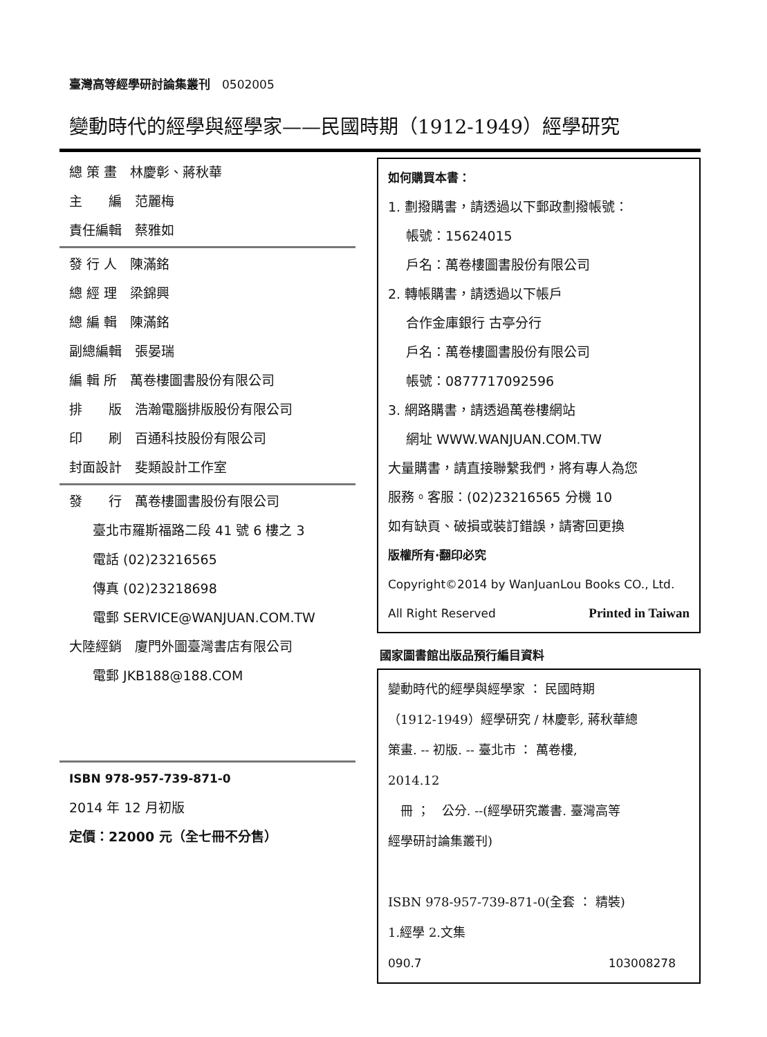臺灣高等經學研討論集叢刊　0502005
變動時代的經學與經學家——民國時期（1912-1949）經學研究
總 策 畫　林慶彰、蔣秋華
主　　編　范麗梅
責任編輯　蔡雅如
發 行 人　陳滿銘
總 經 理　梁錦興
總 編 輯　陳滿銘
副總編輯　張晏瑞
編 輯 所　萬卷樓圖書股份有限公司
排　　版　浩瀚電腦排版股份有限公司
印　　刷　百通科技股份有限公司
封面設計　斐類設計工作室
發　　行　萬卷樓圖書股份有限公司
臺北市羅斯福路二段 41 號 6 樓之 3
電話 (02)23216565
傳真 (02)23218698
電郵 SERVICE@WANJUAN.COM.TW
大陸經銷　廈門外圖臺灣書店有限公司
電郵 JKB188@188.COM
ISBN 978-957-739-871-0
2014 年 12 月初版
定價：22000 元（全七冊不分售）
如何購買本書：
1. 劃撥購書，請透過以下郵政劃撥帳號：
帳號：15624015
戶名：萬卷樓圖書股份有限公司
2. 轉帳購書，請透過以下帳戶
合作金庫銀行 古亭分行
戶名：萬卷樓圖書股份有限公司
帳號：0877717092596
3. 網路購書，請透過萬卷樓網站
網址 WWW.WANJUAN.COM.TW
大量購書，請直接聯繫我們，將有專人為您
服務。客服：(02)23216565 分機 10
如有缺頁、破損或裝訂錯誤，請寄回更換
版權所有·翻印必究
Copyright©2014 by WanJuanLou Books CO., Ltd.
All Right Reserved Printed in Taiwan
國家圖書館出版品預行編目資料
變動時代的經學與經學家 ： 民國時期
（1912-1949）經學研究 / 林慶彰, 蔣秋華總
策畫. -- 初版. -- 臺北市 ： 萬卷樓,
2014.12
　冊 ；　公分. --(經學研究叢書. 臺灣高等
經學研討論集叢刊)
ISBN 978-957-739-871-0(全套 ： 精裝)
1.經學 2.文集
090.7 103008278